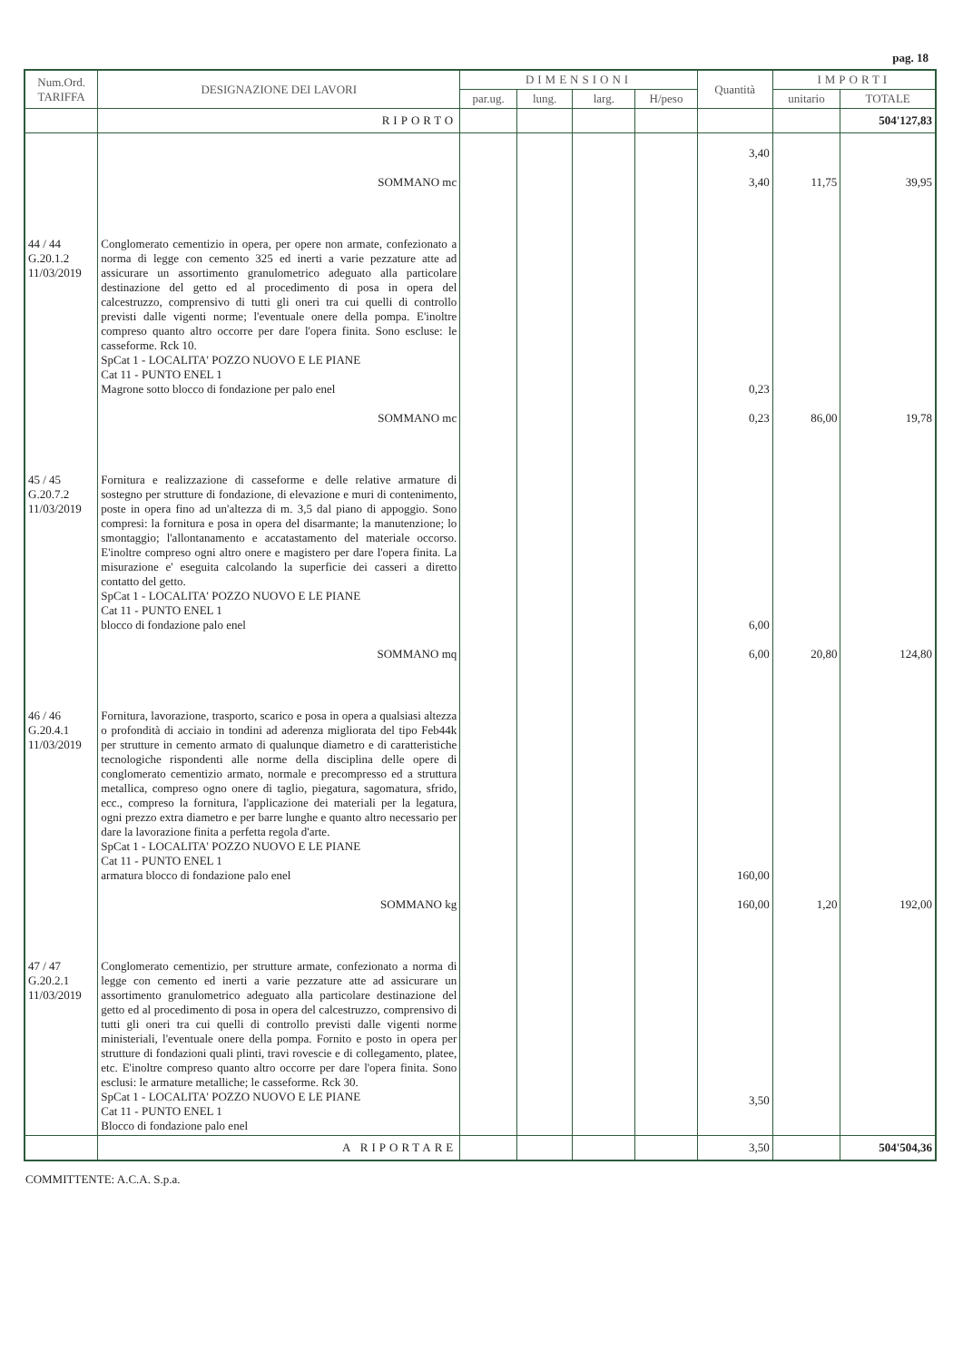pag. 18
| Num.Ord. TARIFFA | DESIGNAZIONE DEI LAVORI | DIMENSIONI | | | | Quantità | IMPORTI | |
| --- | --- | --- | --- | --- | --- | --- | --- | --- |
| | | par.ug. | lung. | larg. | H/peso | | unitario | TOTALE |
| | RIPORTO | | | | | | | 504'127,83 |
| | | | | | | 3,40 | | |
| | SOMMANO mc | | | | | 3,40 | 11,75 | 39,95 |
| 44 / 44 G.20.1.2 11/03/2019 | Conglomerato cementizio in opera, per opere non armate, confezionato a norma di legge con cemento 325 ed inerti a varie pezzature atte ad assicurare un assortimento granulometrico adeguato alla particolare destinazione del getto ed al procedimento di posa in opera del calcestruzzo, comprensivo di tutti gli oneri tra cui quelli di controllo previsti dalle vigenti norme; l'eventuale onere della pompa. E'inoltre compreso quanto altro occorre per dare l'opera finita. Sono escluse: le casseforme. Rck 10. SpCat 1 - LOCALITA' POZZO NUOVO E LE PIANE Cat 11 - PUNTO ENEL 1 Magrone sotto blocco di fondazione per palo enel | | | | | 0,23 | | |
| | SOMMANO mc | | | | | 0,23 | 86,00 | 19,78 |
| 45 / 45 G.20.7.2 11/03/2019 | Fornitura e realizzazione di casseforme e delle relative armature di sostegno per strutture di fondazione, di elevazione e muri di contenimento, poste in opera fino ad un'altezza di m. 3,5 dal piano di appoggio. Sono compresi: la fornitura e posa in opera del disarmante; la manutenzione; lo smontaggio; l'allontanamento e accatastamento del materiale occorso. E'inoltre compreso ogni altro onere e magistero per dare l'opera finita. La misurazione e' eseguita calcolando la superficie dei casseri a diretto contatto del getto. SpCat 1 - LOCALITA' POZZO NUOVO E LE PIANE Cat 11 - PUNTO ENEL 1 blocco di fondazione palo enel | | | | | 6,00 | | |
| | SOMMANO mq | | | | | 6,00 | 20,80 | 124,80 |
| 46 / 46 G.20.4.1 11/03/2019 | Fornitura, lavorazione, trasporto, scarico e posa in opera a qualsiasi altezza o profondità di acciaio in tondini ad aderenza migliorata del tipo Feb44k per strutture in cemento armato di qualunque diametro e di caratteristiche tecnologiche rispondenti alle norme della disciplina delle opere di conglomerato cementizio armato, normale e precompresso ed a struttura metallica, compreso ogno onere di taglio, piegatura, sagomatura, sfrido, ecc., compreso la fornitura, l'applicazione dei materiali per la legatura, ogni prezzo extra diametro e per barre lunghe e quanto altro necessario per dare la lavorazione finita a perfetta regola d'arte. SpCat 1 - LOCALITA' POZZO NUOVO E LE PIANE Cat 11 - PUNTO ENEL 1 armatura blocco di fondazione palo enel | | | | | 160,00 | | |
| | SOMMANO kg | | | | | 160,00 | 1,20 | 192,00 |
| 47 / 47 G.20.2.1 11/03/2019 | Conglomerato cementizio, per strutture armate, confezionato a norma di legge con cemento ed inerti a varie pezzature atte ad assicurare un assortimento granulometrico adeguato alla particolare destinazione del getto ed al procedimento di posa in opera del calcestruzzo, comprensivo di tutti gli oneri tra cui quelli di controllo previsti dalle vigenti norme ministeriali, l'eventuale onere della pompa. Fornito e posto in opera per strutture di fondazioni quali plinti, travi rovescie e di collegamento, platee, etc. E'inoltre compreso quanto altro occorre per dare l'opera finita. Sono esclusi: le armature metalliche; le casseforme. Rck 30. SpCat 1 - LOCALITA' POZZO NUOVO E LE PIANE Cat 11 - PUNTO ENEL 1 Blocco di fondazione palo enel | | | | | 3,50 | | |
| | A RIPORTARE | | | | | 3,50 | | 504'504,36 |
COMMITTENTE: A.C.A. S.p.a.